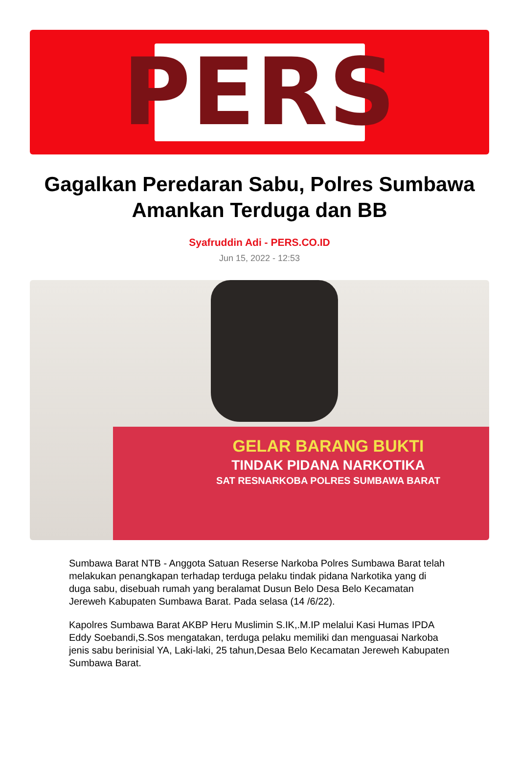PERS
Gagalkan Peredaran Sabu, Polres Sumbawa Amankan Terduga dan BB
Syafruddin Adi - PERS.CO.ID
Jun 15, 2022 - 12:53
GELAR BARANG BUKTI
TINDAK PIDANA NARKOTIKA
SAT RESNARKOBA POLRES SUMBAWA BARAT
Sumbawa Barat NTB - Anggota Satuan Reserse Narkoba Polres Sumbawa Barat telah melakukan penangkapan terhadap terduga pelaku tindak pidana Narkotika yang di duga sabu, disebuah rumah yang beralamat Dusun Belo Desa Belo Kecamatan Jereweh Kabupaten Sumbawa Barat. Pada selasa (14 /6/22).
Kapolres Sumbawa Barat AKBP Heru Muslimin S.IK,.M.IP melalui Kasi Humas IPDA Eddy Soebandi,S.Sos mengatakan, terduga pelaku memiliki dan menguasai Narkoba jenis sabu berinisial YA, Laki-laki, 25 tahun,Desaa Belo Kecamatan Jereweh Kabupaten Sumbawa Barat.